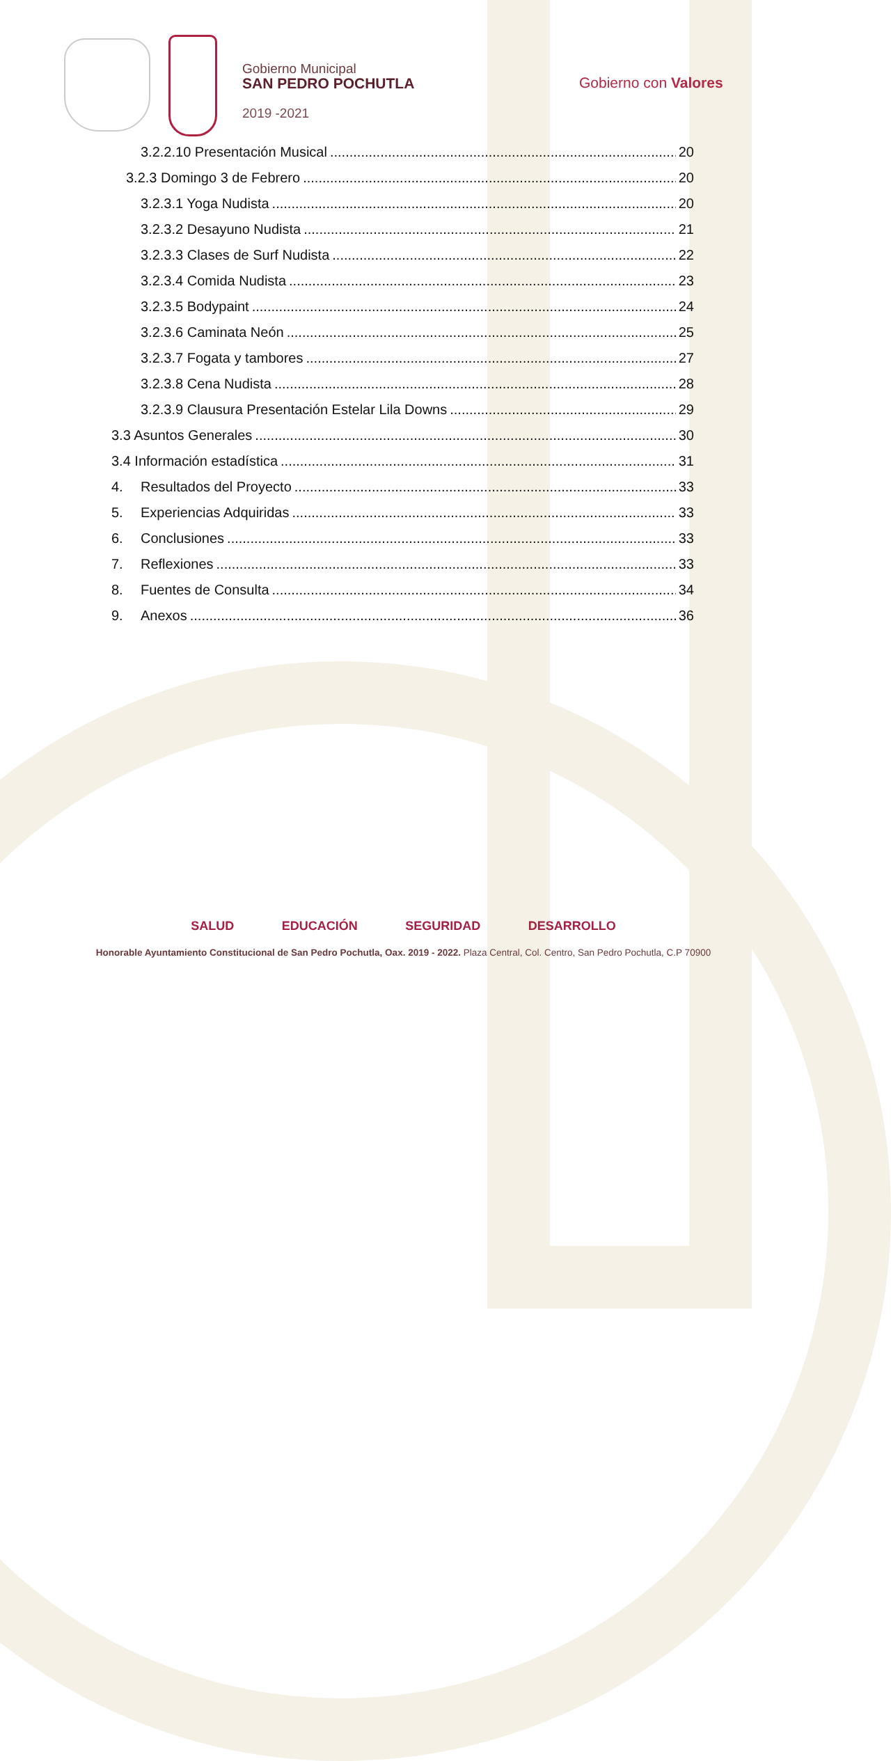Gobierno Municipal
SAN PEDRO POCHUTLA
2019 -2021
Gobierno con Valores
3.2.2.10 Presentación Musical 20
3.2.3 Domingo 3 de Febrero 20
3.2.3.1 Yoga Nudista 20
3.2.3.2 Desayuno Nudista 21
3.2.3.3 Clases de Surf Nudista 22
3.2.3.4 Comida Nudista 23
3.2.3.5 Bodypaint 24
3.2.3.6 Caminata Neón 25
3.2.3.7 Fogata y tambores 27
3.2.3.8 Cena Nudista 28
3.2.3.9 Clausura Presentación Estelar Lila Downs 29
3.3 Asuntos Generales 30
3.4 Información estadística 31
4. Resultados del Proyecto 33
5. Experiencias Adquiridas 33
6. Conclusiones 33
7. Reflexiones 33
8. Fuentes de Consulta 34
9. Anexos 36
SALUD EDUCACIÓN SEGURIDAD DESARROLLO
Honorable Ayuntamiento Constitucional de San Pedro Pochutla, Oax. 2019 - 2022. Plaza Central, Col. Centro, San Pedro Pochutla, C.P 70900